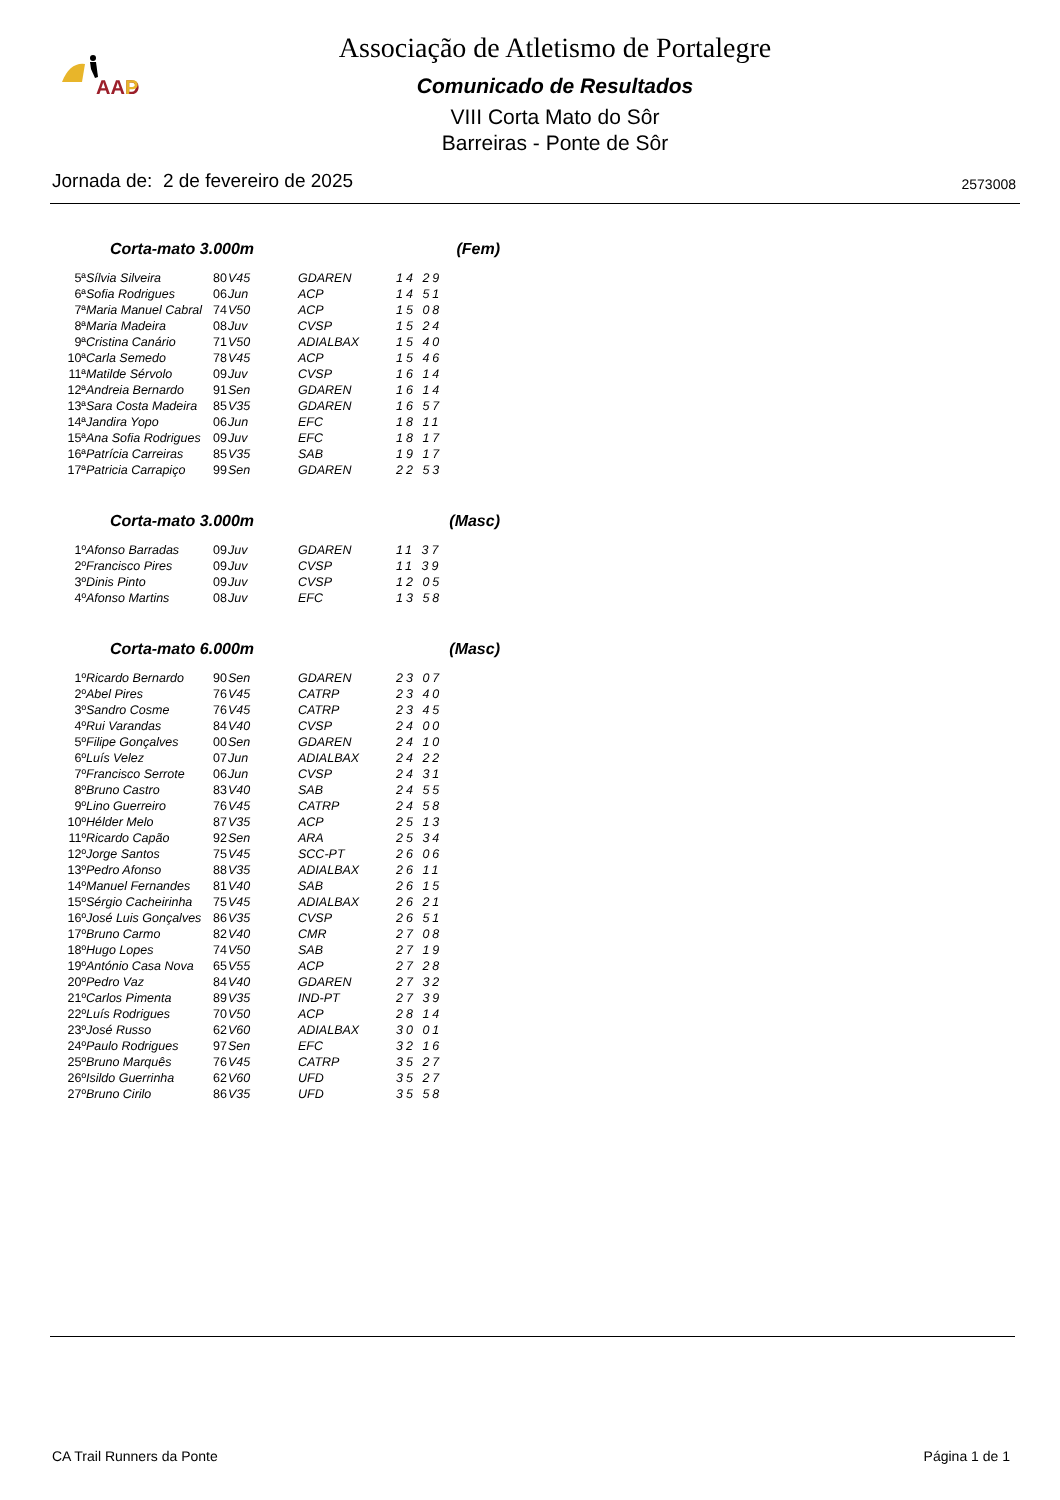AAD
P
Associação de Atletismo de Portalegre
Comunicado de Resultados
VIII Corta Mato do Sôr
Barreiras - Ponte de Sôr
Jornada de: 2 de fevereiro de 2025
2573008
Corta-mato 3.000m (Fem)
| 5ª | Sílvia Silveira | 80 | V45 | GDAREN | 14 29 |
| 6ª | Sofia Rodrigues | 06 | Jun | ACP | 14 51 |
| 7ª | Maria Manuel Cabral | 74 | V50 | ACP | 15 08 |
| 8ª | Maria Madeira | 08 | Juv | CVSP | 15 24 |
| 9ª | Cristina Canário | 71 | V50 | ADIALBAX | 15 40 |
| 10ª | Carla Semedo | 78 | V45 | ACP | 15 46 |
| 11ª | Matilde Sérvolo | 09 | Juv | CVSP | 16 14 |
| 12ª | Andreia Bernardo | 91 | Sen | GDAREN | 16 14 |
| 13ª | Sara Costa Madeira | 85 | V35 | GDAREN | 16 57 |
| 14ª | Jandira Yopo | 06 | Jun | EFC | 18 11 |
| 15ª | Ana Sofia Rodrigues | 09 | Juv | EFC | 18 17 |
| 16ª | Patrícia Carreiras | 85 | V35 | SAB | 19 17 |
| 17ª | Patricia Carrapiço | 99 | Sen | GDAREN | 22 53 |
Corta-mato 3.000m (Masc)
| 1º | Afonso Barradas | 09 | Juv | GDAREN | 11 37 |
| 2º | Francisco Pires | 09 | Juv | CVSP | 11 39 |
| 3º | Dinis Pinto | 09 | Juv | CVSP | 12 05 |
| 4º | Afonso Martins | 08 | Juv | EFC | 13 58 |
Corta-mato 6.000m (Masc)
| 1º | Ricardo Bernardo | 90 | Sen | GDAREN | 23 07 |
| 2º | Abel Pires | 76 | V45 | CATRP | 23 40 |
| 3º | Sandro Cosme | 76 | V45 | CATRP | 23 45 |
| 4º | Rui Varandas | 84 | V40 | CVSP | 24 00 |
| 5º | Filipe Gonçalves | 00 | Sen | GDAREN | 24 10 |
| 6º | Luís Velez | 07 | Jun | ADIALBAX | 24 22 |
| 7º | Francisco Serrote | 06 | Jun | CVSP | 24 31 |
| 8º | Bruno Castro | 83 | V40 | SAB | 24 55 |
| 9º | Lino Guerreiro | 76 | V45 | CATRP | 24 58 |
| 10º | Hélder Melo | 87 | V35 | ACP | 25 13 |
| 11º | Ricardo Capão | 92 | Sen | ARA | 25 34 |
| 12º | Jorge Santos | 75 | V45 | SCC-PT | 26 06 |
| 13º | Pedro Afonso | 88 | V35 | ADIALBAX | 26 11 |
| 14º | Manuel Fernandes | 81 | V40 | SAB | 26 15 |
| 15º | Sérgio Cacheirinha | 75 | V45 | ADIALBAX | 26 21 |
| 16º | José Luis Gonçalves | 86 | V35 | CVSP | 26 51 |
| 17º | Bruno Carmo | 82 | V40 | CMR | 27 08 |
| 18º | Hugo Lopes | 74 | V50 | SAB | 27 19 |
| 19º | António Casa Nova | 65 | V55 | ACP | 27 28 |
| 20º | Pedro Vaz | 84 | V40 | GDAREN | 27 32 |
| 21º | Carlos Pimenta | 89 | V35 | IND-PT | 27 39 |
| 22º | Luís Rodrigues | 70 | V50 | ACP | 28 14 |
| 23º | José Russo | 62 | V60 | ADIALBAX | 30 01 |
| 24º | Paulo Rodrigues | 97 | Sen | EFC | 32 16 |
| 25º | Bruno Marquês | 76 | V45 | CATRP | 35 27 |
| 26º | Isildo Guerrinha | 62 | V60 | UFD | 35 27 |
| 27º | Bruno Cirilo | 86 | V35 | UFD | 35 58 |
CA Trail Runners da Ponte Página 1 de 1